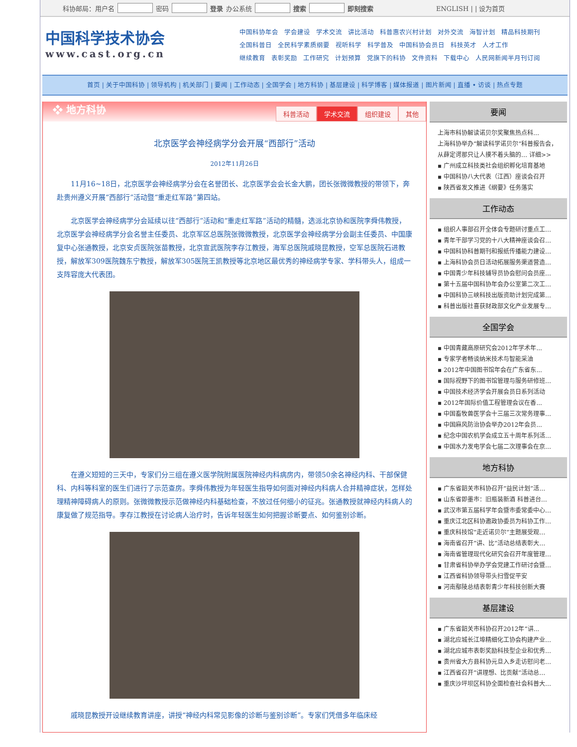科协邮局：用户名 密码 登录 办公系统 搜索 即刻搜索 ENGLISH | | 设为首页
中国科学技术协会
www.cast.org.cn
中国科协年会 学会建设 学术交流 讲比活动 科普惠农兴村计划 对外交流 海智计划 精品科技期刊
全国科普日 全民科学素质纲要 视听科学 科学普及 中国科协会员日 科技英才 人才工作
继续教育 表彰奖励 工作研究 计划预算 党旗下的科协 文件资料 下载中心 人民网新闻半月刊订阅
首页 | 关于中国科协 | 领导机构 | 机关部门 | 要闻 | 工作动态 | 全国学会 | 地方科协 | 基层建设 | 科学博客 | 媒体报道 | 图片新闻 | 直播 • 访谈 | 热点专题
❖ 地方科协
科普活动 学术交流 组织建设 其他
北京医学会神经病学分会开展“西部行”活动
2012年11月26日
11月16~18日，北京医学会神经病学分会在名誉团长、北京医学会会长金大鹏，团长张微微教授的带领下，奔赴贵州遵义开展“西部行”活动暨“重走红军路”第四站。
北京医学会神经病学分会延续以往“西部行”活动和“重走红军路”活动的精髓，选派北京协和医院李舜伟教授，北京医学会神经病学分会名誉主任委员、北京军区总医院张微微教授，北京医学会神经病学分会副主任委员、中国康复中心张通教授，北京安贞医院张苗教授，北京宣武医院李存江教授，海军总医院戚晓昆教授，空军总医院石进教授，解放军309医院魏东宁教授，解放军305医院王凯教授等北京地区最优秀的神经病学专家、学科带头人，组成一支阵容庞大代表团。
在遵义短短的三天中，专家们分三组在遵义医学院附属医院神经内科病房内，带领50余名神经内科、干部保健科、内科等科室的医生们进行了示范查房。李舜伟教授为年轻医生指导如何面对神经内科病人合并精神症状，怎样处理精神障碍病人的原则。张微微教授示范做神经内科基础检查，不放过任何细小的征兆。张通教授就神经内科病人的康复做了规范指导。李存江教授在讨论病人治疗时，告诉年轻医生如何把握诊断要点、如何鉴别诊断。
戚晓昆教授开设继续教育讲座，讲授“神经内科常见影像的诊断与鉴别诊断”。专家们凭借多年临床经
要闻
上海市科协解读诺贝尔奖聚焦热点科…
上海科协举办“解读科学诺贝尔”科普报告会，从薛定谔那只让人摸不着头脑的… 详细>>
▪ 广州成立科技类社会组织孵化培育基地
▪ 中国科协八大代表（江西）座谈会召开
▪ 陕西省发文推进《纲要》任务落实
工作动态
▪ 组织人事部召开全体会专题研讨重点工…
▪ 青年干部学习党的十八大精神座谈会召…
▪ 中国科协科普期刊和报纸传播能力建设…
▪ 上海科协会员日活动拓展服务渠道营造…
▪ 中国青少年科技辅导员协会慰问会员座…
▪ 第十五届中国科协年会办公室第二次工…
▪ 中国科协三峡科技出版资助计划完成第…
▪ 科普出版社喜获财政部文化产业发展专…
全国学会
▪ 中国青藏高原研究会2012年学术年...
▪ 专家学者畅谈纳米技术与智能采油
▪ 2012年中国图书馆年会在广东省东...
▪ 国际视野下的图书馆管理与服务研修班…
▪ 中国技术经济学会开展会员日系列活动
▪ 2012年国际价值工程管理会议在香...
▪ 中国畜牧兽医学会十三届三次常务理事…
▪ 中国麻风防治协会举办2012年会员...
▪ 纪念中国农机学会成立五十周年系列活…
▪ 中国水力发电学会七届二次理事会在京…
地方科协
▪ 广东省韶关市科协召开“益民计划”活…
▪ 山东省即墨市：旧瓶装新酒 科普进台…
▪ 武汉市第五届科学年会暨市委常委中心…
▪ 重庆江北区科协邀政协委员为科协工作…
▪ 重庆科技馆“走近诺贝尔”主题展受观…
▪ 海南省召开“讲、比”活动总结表彰大…
▪ 海南省管理现代化研究会召开年度管理…
▪ 甘肃省科协举办学会党建工作研讨会暨…
▪ 江西省科协领导带头扫雪促平安
▪ 河南鄢陵总结表彰青少年科技创新大赛
基层建设
▪ 广东省韶关市科协召开2012年“讲...
▪ 湖北应城长江埠精细化工协会构建产业…
▪ 湖北应城市表彰奖励科技型企业和优秀…
▪ 贵州省大方县科协元旦入乡走访慰问老…
▪ 江西省召开“讲理想、比贡献”活动总…
▪ 重庆沙坪坝区科协全面检查社会科普大…